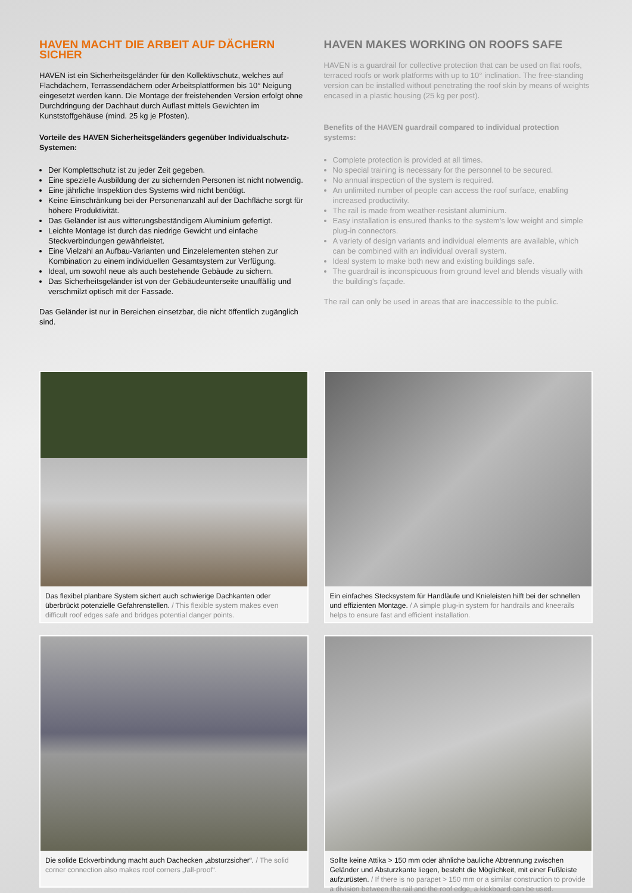HAVEN MACHT DIE ARBEIT AUF DÄCHERN SICHER
HAVEN ist ein Sicherheitsgeländer für den Kollektivschutz, welches auf Flachdächern, Terrassendächern oder Arbeitsplattformen bis 10° Neigung eingesetzt werden kann. Die Montage der freistehenden Version erfolgt ohne Durchdringung der Dachhaut durch Auflast mittels Gewichten im Kunststoffgehäuse (mind. 25 kg je Pfosten).
Vorteile des HAVEN Sicherheitsgeländers gegenüber Individualschutz-Systemen:
Der Komplettschutz ist zu jeder Zeit gegeben.
Eine spezielle Ausbildung der zu sichernden Personen ist nicht notwendig.
Eine jährliche Inspektion des Systems wird nicht benötigt.
Keine Einschränkung bei der Personenanzahl auf der Dachfläche sorgt für höhere Produktivität.
Das Geländer ist aus witterungsbeständigem Aluminium gefertigt.
Leichte Montage ist durch das niedrige Gewicht und einfache Steckverbindungen gewährleistet.
Eine Vielzahl an Aufbau-Varianten und Einzelelementen stehen zur Kombination zu einem individuellen Gesamtsystem zur Verfügung.
Ideal, um sowohl neue als auch bestehende Gebäude zu sichern.
Das Sicherheitsgeländer ist von der Gebäudeunterseite unauffällig und verschmilzt optisch mit der Fassade.
Das Geländer ist nur in Bereichen einsetzbar, die nicht öffentlich zugänglich sind.
HAVEN MAKES WORKING ON ROOFS SAFE
HAVEN is a guardrail for collective protection that can be used on flat roofs, terraced roofs or work platforms with up to 10° inclination. The free-standing version can be installed without penetrating the roof skin by means of weights encased in a plastic housing (25 kg per post).
Benefits of the HAVEN guardrail compared to individual protection systems:
Complete protection is provided at all times.
No special training is necessary for the personnel to be secured.
No annual inspection of the system is required.
An unlimited number of people can access the roof surface, enabling increased productivity.
The rail is made from weather-resistant aluminium.
Easy installation is ensured thanks to the system's low weight and simple plug-in connectors.
A variety of design variants and individual elements are available, which can be combined with an individual overall system.
Ideal system to make both new and existing buildings safe.
The guardrail is inconspicuous from ground level and blends visually with the building's façade.
The rail can only be used in areas that are inaccessible to the public.
Das flexibel planbare System sichert auch schwierige Dachkanten oder überbrückt potenzielle Gefahrenstellen. / This flexible system makes even difficult roof edges safe and bridges potential danger points.
Ein einfaches Stecksystem für Handläufe und Knieleisten hilft bei der schnellen und effizienten Montage. / A simple plug-in system for handrails and kneerails helps to ensure fast and efficient installation.
Die solide Eckverbindung macht auch Dachecken „absturzsicher“. / The solid corner connection also makes roof corners „fall-proof“.
Sollte keine Attika > 150 mm oder ähnliche bauliche Abtrennung zwischen Geländer und Absturzkante liegen, besteht die Möglichkeit, mit einer Fußleiste aufzurüsten. / If there is no parapet > 150 mm or a similar construction to provide a division between the rail and the roof edge, a kickboard can be used.